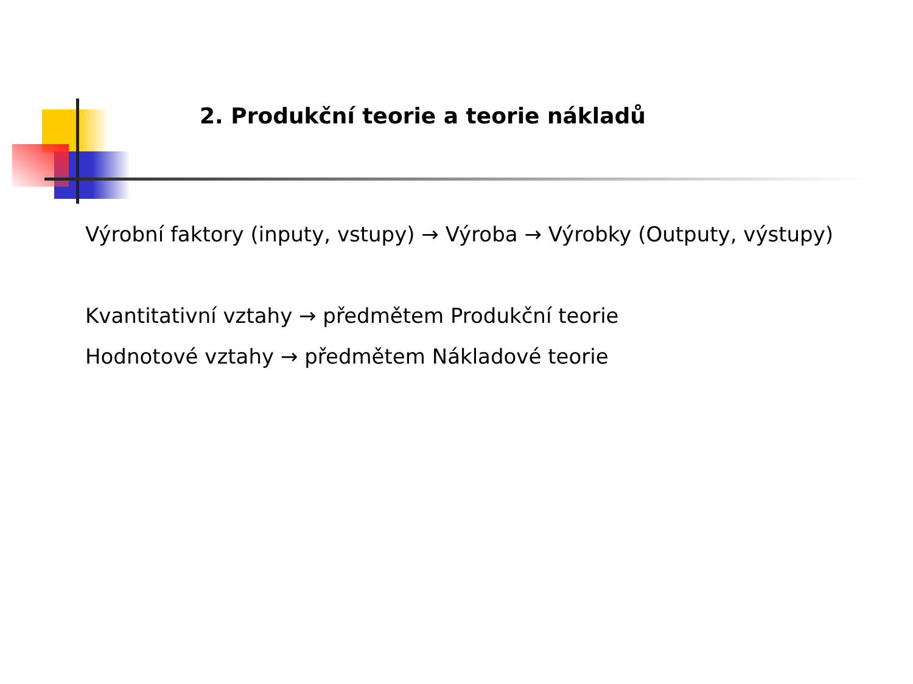2. Produkční teorie a teorie nákladů
Výrobní faktory (inputy, vstupy) → Výroba → Výrobky (Outputy, výstupy)
Kvantitativní vztahy → předmětem Produkční teorie
Hodnotové vztahy → předmětem Nákladové teorie